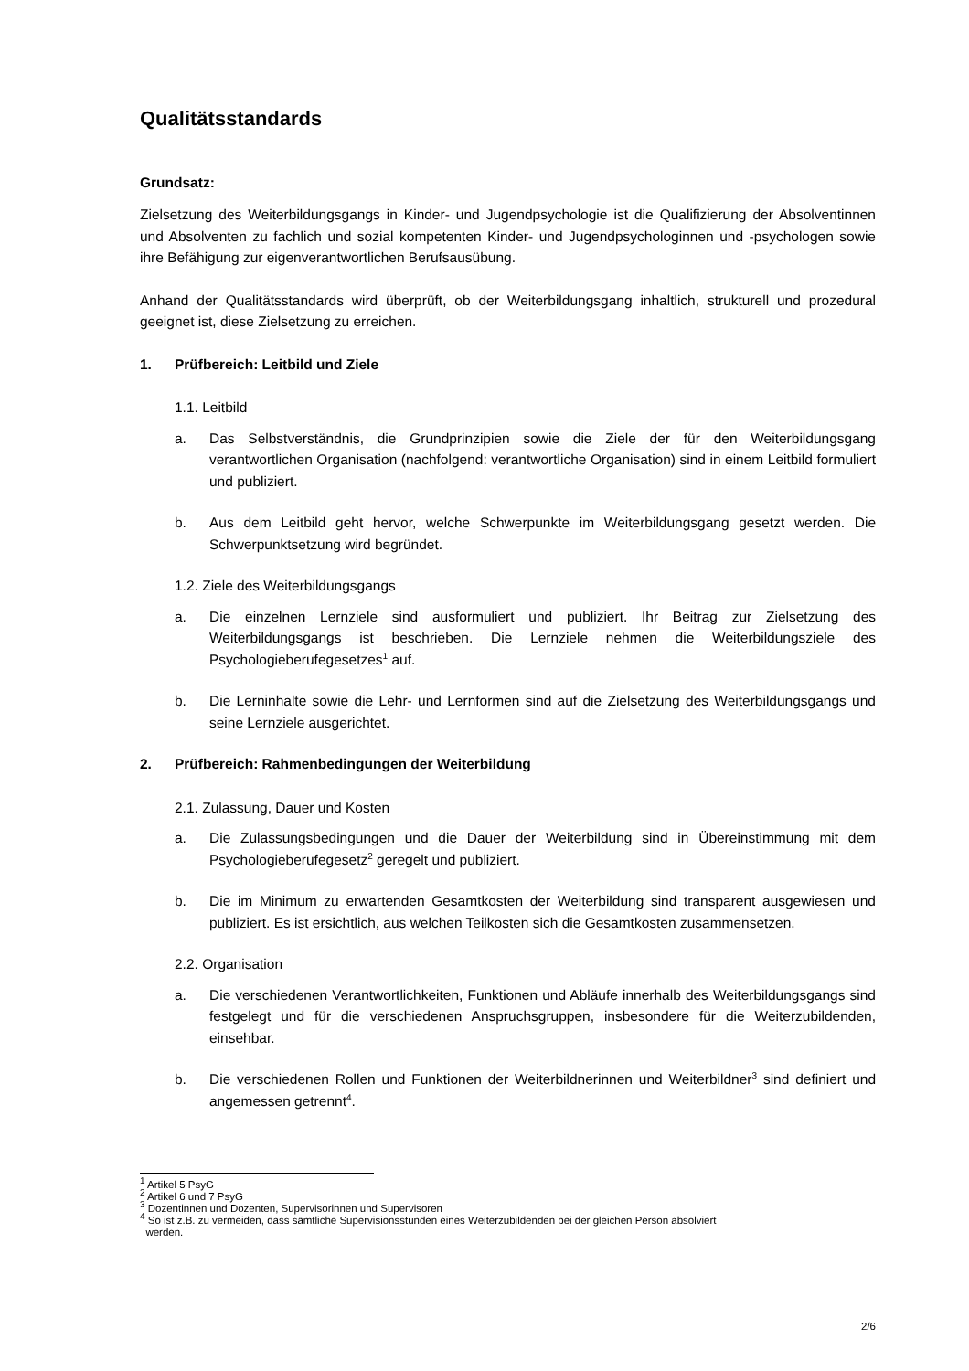Qualitätsstandards
Grundsatz:
Zielsetzung des Weiterbildungsgangs in Kinder- und Jugendpsychologie ist die Qualifizierung der Absolventinnen und Absolventen zu fachlich und sozial kompetenten Kinder- und Jugendpsychologinnen und -psychologen sowie ihre Befähigung zur eigenverantwortlichen Berufsausübung.
Anhand der Qualitätsstandards wird überprüft, ob der Weiterbildungsgang inhaltlich, strukturell und prozedural geeignet ist, diese Zielsetzung zu erreichen.
1. Prüfbereich: Leitbild und Ziele
1.1. Leitbild
a. Das Selbstverständnis, die Grundprinzipien sowie die Ziele der für den Weiterbildungsgang verantwortlichen Organisation (nachfolgend: verantwortliche Organisation) sind in einem Leitbild formuliert und publiziert.
b. Aus dem Leitbild geht hervor, welche Schwerpunkte im Weiterbildungsgang gesetzt werden. Die Schwerpunktsetzung wird begründet.
1.2. Ziele des Weiterbildungsgangs
a. Die einzelnen Lernziele sind ausformuliert und publiziert. Ihr Beitrag zur Zielsetzung des Weiterbildungsgangs ist beschrieben. Die Lernziele nehmen die Weiterbildungsziele des Psychologieberufegesetzes<sup>1</sup> auf.
b. Die Lerninhalte sowie die Lehr- und Lernformen sind auf die Zielsetzung des Weiterbildungsgangs und seine Lernziele ausgerichtet.
2. Prüfbereich: Rahmenbedingungen der Weiterbildung
2.1. Zulassung, Dauer und Kosten
a. Die Zulassungsbedingungen und die Dauer der Weiterbildung sind in Übereinstimmung mit dem Psychologieberufegesetz<sup>2</sup> geregelt und publiziert.
b. Die im Minimum zu erwartenden Gesamtkosten der Weiterbildung sind transparent ausgewiesen und publiziert. Es ist ersichtlich, aus welchen Teilkosten sich die Gesamtkosten zusammensetzen.
2.2. Organisation
a. Die verschiedenen Verantwortlichkeiten, Funktionen und Abläufe innerhalb des Weiterbildungsgangs sind festgelegt und für die verschiedenen Anspruchsgruppen, insbesondere für die Weiterzubildenden, einsehbar.
b. Die verschiedenen Rollen und Funktionen der Weiterbildnerinnen und Weiterbildner<sup>3</sup> sind definiert und angemessen getrennt<sup>4</sup>.
<sup>1</sup> Artikel 5 PsyG
<sup>2</sup> Artikel 6 und 7 PsyG
<sup>3</sup> Dozentinnen und Dozenten, Supervisorinnen und Supervisoren
<sup>4</sup> So ist z.B. zu vermeiden, dass sämtliche Supervisionsstunden eines Weiterzubildenden bei der gleichen Person absolviert
werden.
2/6